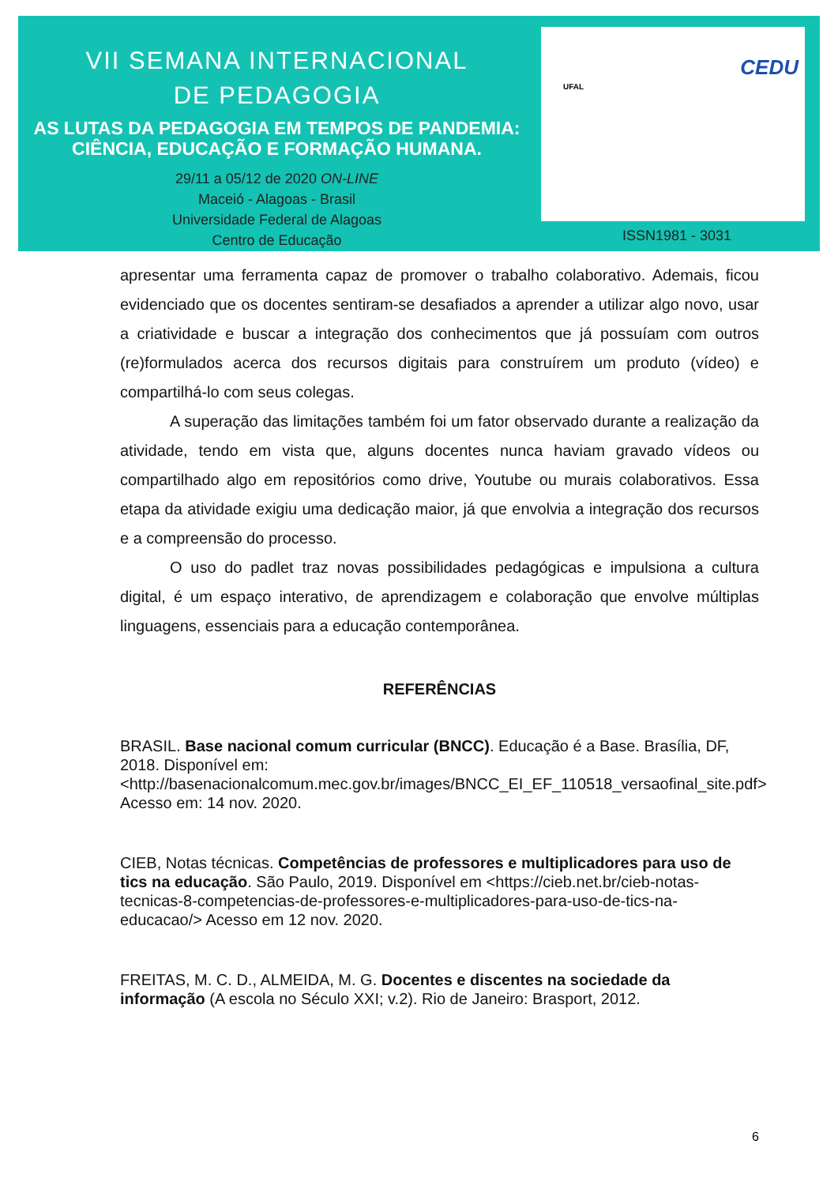VII SEMANA INTERNACIONAL
DE PEDAGOGIA
AS LUTAS DA PEDAGOGIA EM TEMPOS DE PANDEMIA:
CIÊNCIA, EDUCAÇÃO E FORMAÇÃO HUMANA.
29/11 a 05/12 de 2020 ON-LINE
Maceió - Alagoas - Brasil
Universidade Federal de Alagoas
Centro de Educação
UFAL
CEDU
ISSN1981 - 3031
apresentar uma ferramenta capaz de promover o trabalho colaborativo. Ademais, ficou evidenciado que os docentes sentiram-se desafiados a aprender a utilizar algo novo, usar a criatividade e buscar a integração dos conhecimentos que já possuíam com outros (re)formulados acerca dos recursos digitais para construírem um produto (vídeo) e compartilhá-lo com seus colegas.
A superação das limitações também foi um fator observado durante a realização da atividade, tendo em vista que, alguns docentes nunca haviam gravado vídeos ou compartilhado algo em repositórios como drive, Youtube ou murais colaborativos. Essa etapa da atividade exigiu uma dedicação maior, já que envolvia a integração dos recursos e a compreensão do processo.
O uso do padlet traz novas possibilidades pedagógicas e impulsiona a cultura digital, é um espaço interativo, de aprendizagem e colaboração que envolve múltiplas linguagens, essenciais para a educação contemporânea.
REFERÊNCIAS
BRASIL. Base nacional comum curricular (BNCC). Educação é a Base. Brasília, DF, 2018. Disponível em: <http://basenacionalcomum.mec.gov.br/images/BNCC_EI_EF_110518_versaofinal_site.pdf> Acesso em: 14 nov. 2020.
CIEB, Notas técnicas. Competências de professores e multiplicadores para uso de tics na educação. São Paulo, 2019. Disponível em <https://cieb.net.br/cieb-notas-tecnicas-8-competencias-de-professores-e-multiplicadores-para-uso-de-tics-na-educacao/> Acesso em 12 nov. 2020.
FREITAS, M. C. D., ALMEIDA, M. G. Docentes e discentes na sociedade da informação (A escola no Século XXI; v.2). Rio de Janeiro: Brasport, 2012.
6